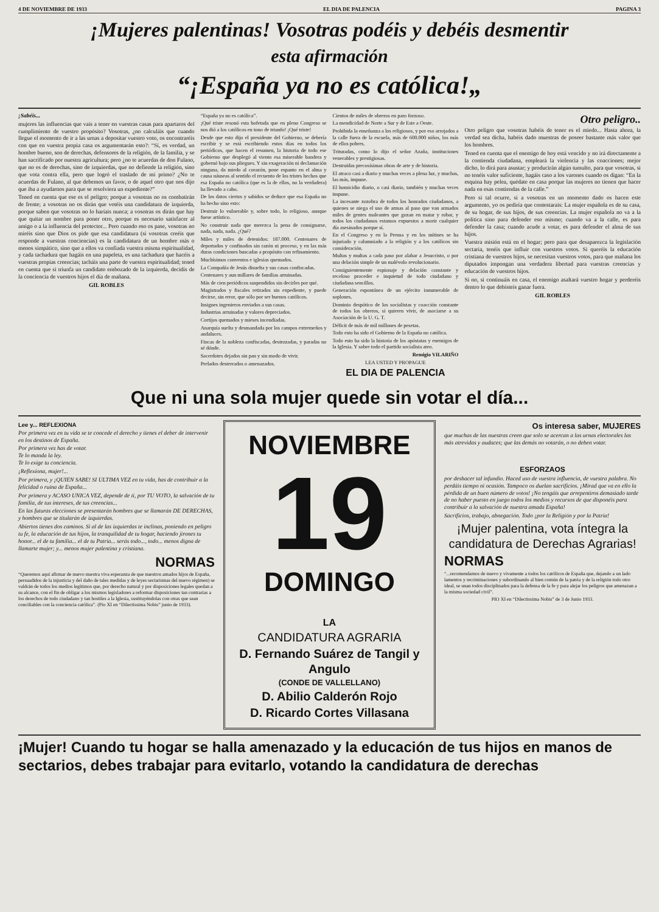4 DE NOVIEMBRE DE 1933 EL DIA DE PALENCIA PAGINA 3
¡Mujeres palentinas! Vosotras podéis y debéis desmentir
esta afirmación
“¡España ya no es católica!„
¡Sabéis...
mujeres las influencias que vais a tener en vuestras casas para apartaros del cumplimiento de vuestro propósito? Vosotras, ¿no calculáis que cuando llegue el momento de ir a las urnas a depositar vuestro voto, os encontraréis con que en vuestra propia casa os argumentarán esto?: “Sí, es verdad, un hombre bueno, son de derechas, defensores de la religión, de la familia, y se han sacrificado por nuestra agricultura; pero ¿no te acuerdas de don Fulano, que no es de derechas, sino de izquierdas, que no defiende la religión, sino que vota contra ella, pero que logró el traslado de mi primo? ¿No te acuerdas de Fulano, al que debemos un favor, o de aquel otro que nos dijo que iba a ayudarnos para que se resolviera un expediente?”
Tened en cuenta que ese es el peligro; porque a vosotras no os combatirán de frente; a vosotras no os dirán que votéis una candidatura de izquierda, porque saben que vosotras no lo haríais nunca; a vosotras os dirán que hay que quitar un nombre para poner otro, porque es necesario satisfacer al amigo o a la influencia del protector... Pero cuando eso os pase, vosotras no miréis sino que Dios os pide que esa candidatura (si vosotras creéis que responde a vuestras conciencias) es la candidatura de un hombre más o menos simpático, sino que a ellos va confiada vuestra misma espiritualidad, y cada tachadura que hagáis en una papeleta, es una tachadura que hacéis a vuestras propias creencias; tacháis una parte de vuestra espiritualidad; tened en cuenta que si triunfa un candidato embozado de la izquierda, decidís de la conciencia de vuestros hijos el día de mañana.
GIL ROBLES
“España ya no es católica”.
¡Qué triste resonó esta bofetada que en pleno Congreso se nos dió a los católicos en tono de triunfo! ¡Qué triste!
Desde que esto dijo el presidente del Gobierno, se debería escribir y se está escribiendo estos días en todos los periódicos, que hacen el resumen, la historia de todo ese Gobierno que desplegó al viento esa miserable bandera y gobernó bajo sus pliegues. Y sin exageración ni declamación ninguna, da miedo al corazón, pone espanto en el alma y causa náuseas al sentido el recuento de los tristes hechos que esa España no católica (que es la de ellos, no la verdadera) ha llevado a cabo.
De los datos ciertos y sabidos se deduce que esa España no ha hecho sino esto:
Destruir lo vulnerable y, sobre todo, lo religioso, aunque fuese artístico.
No construir nada que merezca la pena de consignarse, nada, nada, nada. ¿Qué?
Miles y miles de detenidos: 187.000. Centenares de deportados y confinados sin razón ni proceso, y en las más duras condiciones buscadas a propósito con refinamiento.
Muchísimos conventos e iglesias quemados.
La Compañía de Jesús disuelta y sus casas confiscadas.
Centenares y aun millares de familias arruinadas.
Más de cien periódicos suspendidos sin decirles por qué.
Magistrados y fiscales retirados sin expediente, y puede decirse, sin error, que sólo por ser buenos católicos.
Insignes ingenieros enviados a sus casas.
Industrias arruinadas y valores depreciados.
Cortijos quemados y mieses incendiadas.
Anarquía suelta y desmandada por los campos extremeños y andaluces.
Fincas de la nobleza confiscadas, destrozadas, y paradas no sé dónde.
Sacerdotes dejados sin pan y sin modo de vivir.
Prelados desterrados o amenazados.
Cientos de miles de obreros en paro forzoso.
La mendicidad de Norte a Sur y de Este a Oeste.
Prohibida la enseñanza a los religiosos, y por eso arrojados a la calle fuera de la escuela, más de 600.000 niños, los más de ellos pobres.
Trituradas, como lo dijo el señor Azaña, instituciones venerables y prestigiosas.
Destruídas precosísimas obras de arte y de historia.
El atraco casi a diario y muchas veces a plena luz, y muchas, las más, impune.
El homicidio diario, o casi diario, también y muchas veces impune.
La incesante zozobra de todos los honrados ciudadanos, a quienes se niega el uso de armas al paso que van armados miles de gentes maleantes que gozan en matar y robar, y todos los ciudadanos estamos expuestos a morir cualquier día asesinados porque sí.
En el Congreso y en la Prensa y en los mítines se ha injuriado y calumniado a la religión y a los católicos sin consideración.
Multas y multas a cada paso por alabar a Jesucristo, o por una delación simple de un malévolo revolucionario.
Consiguientemente espionaje y delación constante y receloso proceder e inquietud de todo ciudadano y ciudadana sencillos.
Generación espontánea de un ejército innumerable de soplones.
Dominio despótico de los socialistas y coacción constante de todos los obreros, si quieren vivir, de asociarse a su Asociación de la U. G. T.
Déficit de más de mil millones de pesetas.
Todo esto ha sido el Gobierno de la España no católica.
Todo esto ha sido la historia de los apóstatas y enemigos de la Iglesia. Y sobre todo el partido socialista ateo.
Remigio VILARIÑO
LEA USTED Y PROPAGUE
EL DIA DE PALENCIA
Otro peligro..
Otro peligro que vosotras habéis de tener es el miedo... Hasta ahora, la verdad sea dicha, habéis dado muestras de poseer bastante más valor que los hombres.
Tened en cuenta que el enemigo de hoy está vencido y no irá directamente a la contienda ciudadana, empleará la violencia y las coacciones; mejor dicho, lo dirá para asustar; y producirán algún tumulto, para que vosotras, si no tenéis valor suficiente, hagáis caso a los varones cuando os digan: “En la esquina hay pelea, quédate en casa porque las mujeres no tienen que hacer nada en esas contiendas de la calle.”
Pero si tal ocurre, si a vosotras en un momento dado os hacen este argumento, yo os pediría que contestarais: La mujer española es de su casa, de su hogar, de sus hijos, de sus creencias. La mujer española no va a la política sino para defender eso mismo; cuando va a la calle, es para defender la casa; cuando acude a votar, es para defender el alma de sus hijos.
Vuestra misión está en el hogar; pero para que desaparezca la legislación sectaria, tenéis que influir con vuestros votos. Si queréis la educación cristiana de vuestros hijos, se necesitan vuestros votos, para que mañana los diputados impongan una verdadera libertad para vuestras creencias y educación de vuestros hijos.
Si no, si continuáis en casa, el enemigo asaltará vuestro hogar y perderéis dentro lo que debisteis ganar fuera.
GIL ROBLES
Que ni una sola mujer quede sin votar el día...
Lee y... REFLEXIONA
Por primera vez en tu vida se te concede el derecho y tienes el deber de intervenir en los destinos de España.
Por primera vez has de votar.
Te lo manda la ley.
Te lo exige tu conciencia.
¡Reflexiona, mujer!...
Por primera, y ¡QUIEN SABE! SI ULTIMA VEZ en tu vida, has de contribuir a la felicidad o ruina de España...
Por primera y ACASO UNICA VEZ, depende de ti, por TU VOTO, la salvación de tu familia, de tus intereses, de tus creencias...
En las futuras elecciones se presentarán hombres que se llamarán DE DERECHAS, y hombres que se titularán de izquierdas.
Abiertos tienes dos caminos. Si al de las izquierdas te inclinas, poniendo en peligro tu fe, la educación de tus hijos, la tranquilidad de tu hogar, haciendo jirones tu honor... el de tu familia... el de tu Patria... serás todo..., todo... menos digna de llamarte mujer; y... menos mujer palentina y cristiana.
NORMAS
“Queremos aquí afirmar de nuevo nuestra viva esperanza de que nuestros amados hijos de España, persuadidos de la injusticia y del daño de tales medidas y de leyes sectarismas del nuevo régimen) se valdrán de todos los medios legítimos que, por derecho natural y por disposiciones legales quedan a su alcance, con el fin de obligar a los mismos legisladores a reformar disposiciones tan contrarias a los derechos de todo ciudadano y tan hostiles a la Iglesia, sustituyéndolas con otras que sean conciliables con la conciencia católica”. (Pío XI en “Dilectíssima Nobis” junio de 1933).
NOVIEMBRE
19
DOMINGO
LA
CANDIDATURA AGRARIA
D. Fernando Suárez de Tangil y Angulo
(CONDE DE VALLELLANO)
D. Abilio Calderón Rojo
D. Ricardo Cortes Villasana
Os interesa saber, MUJERES
que muchas de las nuestras creen que solo se acercan a las urnas electorales las más atrevidas y audaces; que las demás no votarán, o no deben votar.
ESFORZAOS
por deshacer tal infundio. Haced uso de vuestra influencia, de vuestra palabra. No perdáis tiempo ni ocasión. Tampoco os duelan sacrificios. ¡Mirad que va en ello la pérdida de un buen número de votos! ¡No tengáis que arrepentiros demasiado tarde de no haber puesto en juego todos los medios y recursos de que disponéis para contribuir a la salvación de nuestra amada España!
Sacrificios, trabajo, abnegación. Todo ¡por la Religión y por la Patria!
¡Mujer palentina, vota íntegra la candidatura de Derechas Agrarias!
NORMAS
“...recomendamos de nuevo y vivamente a todos los católicos de España que, dejando a un lado lamentos y recriminaciones y subordinando al bien común de la patria y de la religión todo otro ideal, se unan todos disciplinados para la defensa de la fe y para alejar los peligros que amenazan a la misma sociedad civil”.
PIO XI en “Dilectissima Nobis” de 3 de Junio 1933.
¡Mujer! Cuando tu hogar se halla amenazado y la educación de tus hijos en manos de sectarios, debes trabajar para evitarlo, votando la candidatura de derechas